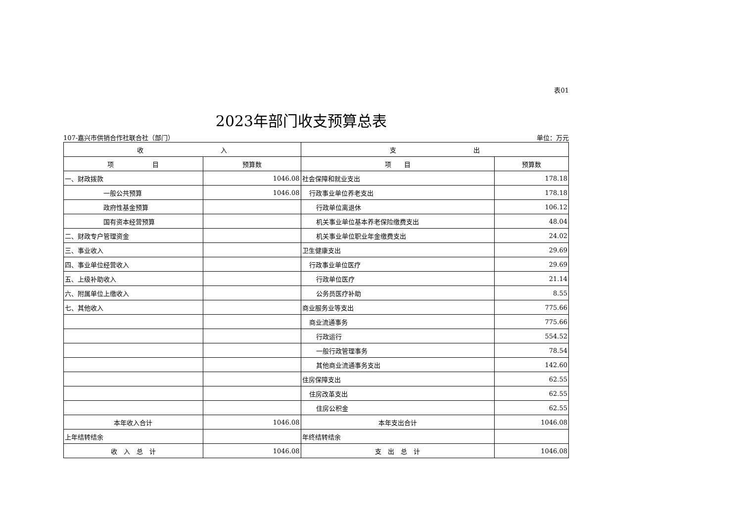表01
2023年部门收支预算总表
107-嘉兴市供销合作社联合社（部门） 单位：万元
| 收 入 | | 支 出 | |
| --- | --- | --- | --- |
| 项 目 | 预算数 | 项 目 | 预算数 |
| 一、财政拨款 | 1046.08 | 社会保障和就业支出 | 178.18 |
| 一般公共预算 | 1046.08 | 行政事业单位养老支出 | 178.18 |
| 政府性基金预算 | | 行政单位离退休 | 106.12 |
| 国有资本经营预算 | | 机关事业单位基本养老保险缴费支出 | 48.04 |
| 二、财政专户管理资金 | | 机关事业单位职业年金缴费支出 | 24.02 |
| 三、事业收入 | | 卫生健康支出 | 29.69 |
| 四、事业单位经营收入 | | 行政事业单位医疗 | 29.69 |
| 五、上级补助收入 | | 行政单位医疗 | 21.14 |
| 六、附属单位上缴收入 | | 公务员医疗补助 | 8.55 |
| 七、其他收入 | | 商业服务业等支出 | 775.66 |
| | | 商业流通事务 | 775.66 |
| | | 行政运行 | 554.52 |
| | | 一般行政管理事务 | 78.54 |
| | | 其他商业流通事务支出 | 142.60 |
| | | 住房保障支出 | 62.55 |
| | | 住房改革支出 | 62.55 |
| | | 住房公积金 | 62.55 |
| 本年收入合计 | 1046.08 | 本年支出合计 | 1046.08 |
| 上年结转结余 | | 年终结转结余 | |
| 收 入 总 计 | 1046.08 | 支 出 总 计 | 1046.08 |